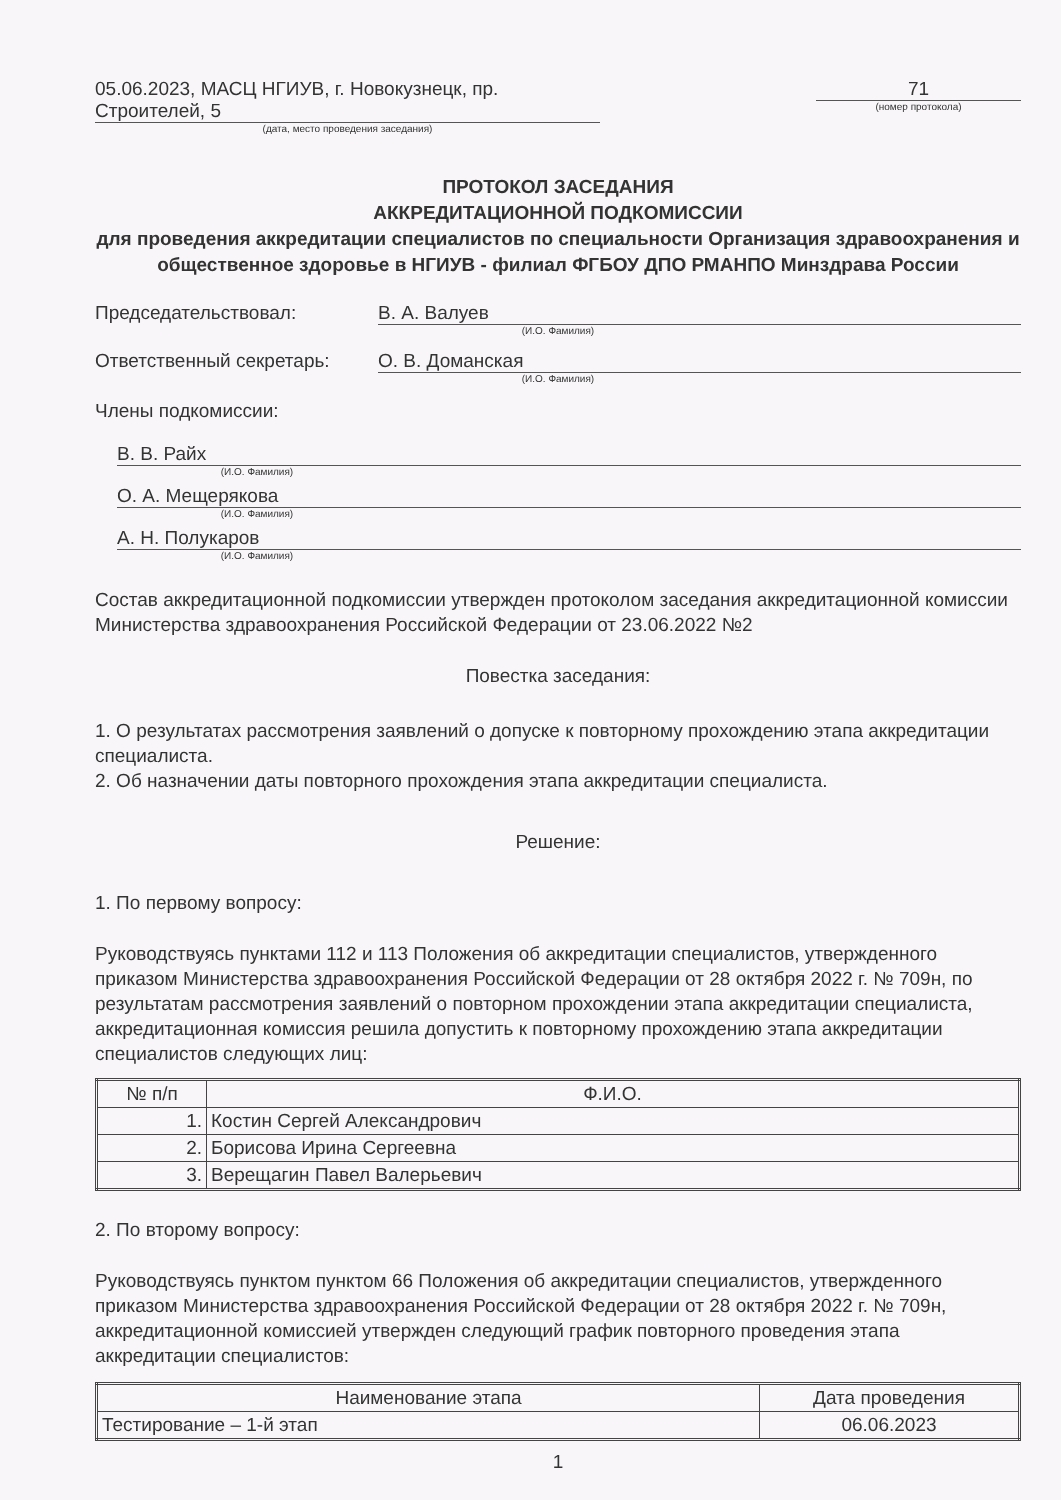05.06.2023, МАСЦ НГИУВ, г. Новокузнецк, пр. Строителей, 5
(дата, место проведения заседания)
71
(номер протокола)
ПРОТОКОЛ ЗАСЕДАНИЯ
АККРЕДИТАЦИОННОЙ ПОДКОМИССИИ
для проведения аккредитации специалистов по специальности Организация здравоохранения и общественное здоровье в НГИУВ - филиал ФГБОУ ДПО РМАНПО Минздрава России
Председательствовал: В. А. Валуев
(И.О. Фамилия)
Ответственный секретарь: О. В. Доманская
(И.О. Фамилия)
Члены подкомиссии:
В. В. Райх
(И.О. Фамилия)
О. А. Мещерякова
(И.О. Фамилия)
А. Н. Полукаров
(И.О. Фамилия)
Состав аккредитационной подкомиссии утвержден протоколом заседания аккредитационной комиссии Министерства здравоохранения Российской Федерации от 23.06.2022 №2
Повестка заседания:
1. О результатах рассмотрения заявлений о допуске к повторному прохождению этапа аккредитации специалиста.
2. Об назначении даты повторного прохождения этапа аккредитации специалиста.
Решение:
1. По первому вопросу:
Руководствуясь пунктами 112 и 113 Положения об аккредитации специалистов, утвержденного приказом Министерства здравоохранения Российской Федерации от 28 октября 2022 г. № 709н, по результатам рассмотрения заявлений о повторном прохождении этапа аккредитации специалиста, аккредитационная комиссия решила допустить к повторному прохождению этапа аккредитации специалистов следующих лиц:
| № п/п | Ф.И.О. |
| --- | --- |
| 1. | Костин Сергей Александрович |
| 2. | Борисова Ирина Сергеевна |
| 3. | Верещагин Павел Валерьевич |
2. По второму вопросу:
Руководствуясь пунктом пунктом 66 Положения об аккредитации специалистов, утвержденного приказом Министерства здравоохранения Российской Федерации от 28 октября 2022 г. № 709н, аккредитационной комиссией утвержден следующий график повторного проведения этапа аккредитации специалистов:
| Наименование этапа | Дата проведения |
| --- | --- |
| Тестирование – 1-й этап | 06.06.2023 |
1